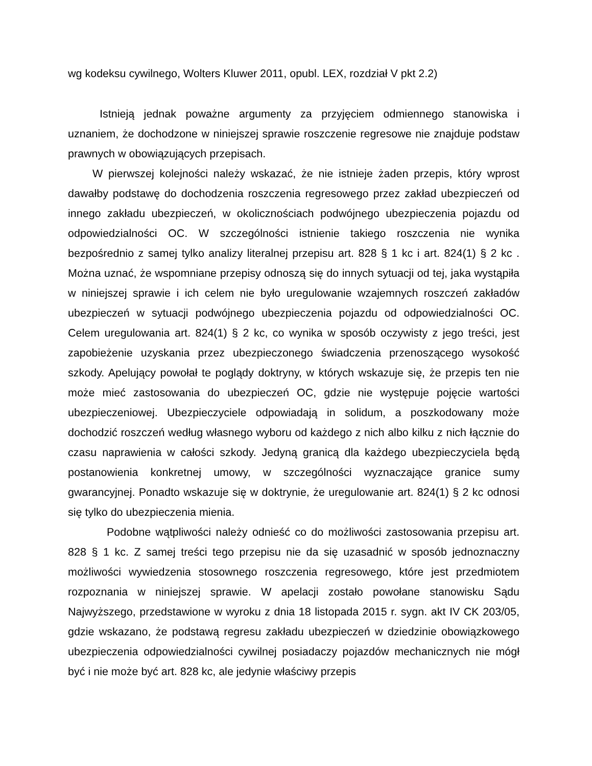wg kodeksu cywilnego, Wolters Kluwer 2011, opubl. LEX, rozdział V pkt 2.2)
Istnieją jednak poważne argumenty za przyjęciem odmiennego stanowiska i uznaniem, że dochodzone w niniejszej sprawie roszczenie regresowe nie znajduje podstaw prawnych w obowiązujących przepisach.
W pierwszej kolejności należy wskazać, że nie istnieje żaden przepis, który wprost dawałby podstawę do dochodzenia roszczenia regresowego przez zakład ubezpieczeń od innego zakładu ubezpieczeń, w okolicznościach podwójnego ubezpieczenia pojazdu od odpowiedzialności OC. W szczególności istnienie takiego roszczenia nie wynika bezpośrednio z samej tylko analizy literalnej przepisu art. 828 § 1 kc i art. 824(1) § 2 kc . Można uznać, że wspomniane przepisy odnoszą się do innych sytuacji od tej, jaka wystąpiła w niniejszej sprawie i ich celem nie było uregulowanie wzajemnych roszczeń zakładów ubezpieczeń w sytuacji podwójnego ubezpieczenia pojazdu od odpowiedzialności OC. Celem uregulowania art. 824(1) § 2 kc, co wynika w sposób oczywisty z jego treści, jest zapobieżenie uzyskania przez ubezpieczonego świadczenia przenoszącego wysokość szkody. Apelujący powołał te poglądy doktryny, w których wskazuje się, że przepis ten nie może mieć zastosowania do ubezpieczeń OC, gdzie nie występuje pojęcie wartości ubezpieczeniowej. Ubezpieczyciele odpowiadają in solidum, a poszkodowany może dochodzić roszczeń według własnego wyboru od każdego z nich albo kilku z nich łącznie do czasu naprawienia w całości szkody. Jedyną granicą dla każdego ubezpieczyciela będą postanowienia konkretnej umowy, w szczególności wyznaczające granice sumy gwarancyjnej. Ponadto wskazuje się w doktrynie, że uregulowanie art. 824(1) § 2 kc odnosi się tylko do ubezpieczenia mienia.
Podobne wątpliwości należy odnieść co do możliwości zastosowania przepisu art. 828 § 1 kc. Z samej treści tego przepisu nie da się uzasadnić w sposób jednoznaczny możliwości wywiedzenia stosownego roszczenia regresowego, które jest przedmiotem rozpoznania w niniejszej sprawie. W apelacji zostało powołane stanowisku Sądu Najwyższego, przedstawione w wyroku z dnia 18 listopada 2015 r. sygn. akt IV CK 203/05, gdzie wskazano, że podstawą regresu zakładu ubezpieczeń w dziedzinie obowiązkowego ubezpieczenia odpowiedzialności cywilnej posiadaczy pojazdów mechanicznych nie mógł być i nie może być art. 828 kc, ale jedynie właściwy przepis